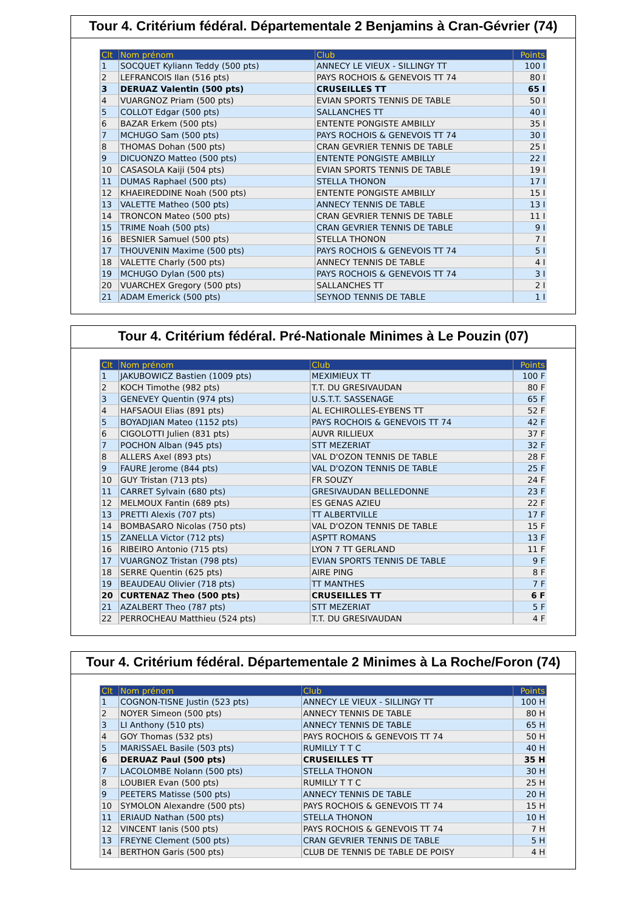Tour 4. Critérium fédéral. Départementale 2 Benjamins à Cran-Gévrier (74)
| Clt | Nom prénom | Club | Points |
| --- | --- | --- | --- |
| 1 | SOCQUET Kyliann Teddy (500 pts) | ANNECY LE VIEUX - SILLINGY TT | 100 I |
| 2 | LEFRANCOIS Ilan (516 pts) | PAYS ROCHOIS & GENEVOIS TT 74 | 80 I |
| 3 | DERUAZ Valentin (500 pts) | CRUSEILLES TT | 65 I |
| 4 | VUARGNOZ Priam (500 pts) | EVIAN SPORTS TENNIS DE TABLE | 50 I |
| 5 | COLLOT Edgar (500 pts) | SALLANCHES TT | 40 I |
| 6 | BAZAR Erkem (500 pts) | ENTENTE PONGISTE AMBILLY | 35 I |
| 7 | MCHUGO Sam (500 pts) | PAYS ROCHOIS & GENEVOIS TT 74 | 30 I |
| 8 | THOMAS Dohan (500 pts) | CRAN GEVRIER TENNIS DE TABLE | 25 I |
| 9 | DICUONZO Matteo (500 pts) | ENTENTE PONGISTE AMBILLY | 22 I |
| 10 | CASASOLA Kaiji (504 pts) | EVIAN SPORTS TENNIS DE TABLE | 19 I |
| 11 | DUMAS Raphael (500 pts) | STELLA THONON | 17 I |
| 12 | KHAEIREDDINE Noah (500 pts) | ENTENTE PONGISTE AMBILLY | 15 I |
| 13 | VALETTE Matheo (500 pts) | ANNECY TENNIS DE TABLE | 13 I |
| 14 | TRONCON Mateo (500 pts) | CRAN GEVRIER TENNIS DE TABLE | 11 I |
| 15 | TRIME Noah (500 pts) | CRAN GEVRIER TENNIS DE TABLE | 9 I |
| 16 | BESNIER Samuel (500 pts) | STELLA THONON | 7 I |
| 17 | THOUVENIN Maxime (500 pts) | PAYS ROCHOIS & GENEVOIS TT 74 | 5 I |
| 18 | VALETTE Charly (500 pts) | ANNECY TENNIS DE TABLE | 4 I |
| 19 | MCHUGO Dylan (500 pts) | PAYS ROCHOIS & GENEVOIS TT 74 | 3 I |
| 20 | VUARCHEX Gregory (500 pts) | SALLANCHES TT | 2 I |
| 21 | ADAM Emerick (500 pts) | SEYNOD TENNIS DE TABLE | 1 I |
Tour 4. Critérium fédéral. Pré-Nationale Minimes à Le Pouzin (07)
| Clt | Nom prénom | Club | Points |
| --- | --- | --- | --- |
| 1 | JAKUBOWICZ Bastien (1009 pts) | MEXIMIEUX TT | 100 F |
| 2 | KOCH Timothe (982 pts) | T.T. DU GRESIVAUDAN | 80 F |
| 3 | GENEVEY Quentin (974 pts) | U.S.T.T. SASSENAGE | 65 F |
| 4 | HAFSAOUI Elias (891 pts) | AL ECHIROLLES-EYBENS TT | 52 F |
| 5 | BOYADJIAN Mateo (1152 pts) | PAYS ROCHOIS & GENEVOIS TT 74 | 42 F |
| 6 | CIGOLOTTI Julien (831 pts) | AUVR RILLIEUX | 37 F |
| 7 | POCHON Alban (945 pts) | STT MEZERIAT | 32 F |
| 8 | ALLERS Axel (893 pts) | VAL D'OZON TENNIS DE TABLE | 28 F |
| 9 | FAURE Jerome (844 pts) | VAL D'OZON TENNIS DE TABLE | 25 F |
| 10 | GUY Tristan (713 pts) | FR SOUZY | 24 F |
| 11 | CARRET Sylvain (680 pts) | GRESIVAUDAN BELLEDONNE | 23 F |
| 12 | MELMOUX Fantin (689 pts) | ES GENAS AZIEU | 22 F |
| 13 | PRETTI Alexis (707 pts) | TT ALBERTVILLE | 17 F |
| 14 | BOMBASARO Nicolas (750 pts) | VAL D'OZON TENNIS DE TABLE | 15 F |
| 15 | ZANELLA Victor (712 pts) | ASPTT ROMANS | 13 F |
| 16 | RIBEIRO Antonio (715 pts) | LYON 7 TT GERLAND | 11 F |
| 17 | VUARGNOZ Tristan (798 pts) | EVIAN SPORTS TENNIS DE TABLE | 9 F |
| 18 | SERRE Quentin (625 pts) | AIRE PING | 8 F |
| 19 | BEAUDEAU Olivier (718 pts) | TT MANTHES | 7 F |
| 20 | CURTENAZ Theo (500 pts) | CRUSEILLES TT | 6 F |
| 21 | AZALBERT Theo (787 pts) | STT MEZERIAT | 5 F |
| 22 | PERROCHEAU Matthieu (524 pts) | T.T. DU GRESIVAUDAN | 4 F |
Tour 4. Critérium fédéral. Départementale 2 Minimes à La Roche/Foron (74)
| Clt | Nom prénom | Club | Points |
| --- | --- | --- | --- |
| 1 | COGNON-TISNE Justin (523 pts) | ANNECY LE VIEUX - SILLINGY TT | 100 H |
| 2 | NOYER Simeon (500 pts) | ANNECY TENNIS DE TABLE | 80 H |
| 3 | LI Anthony (510 pts) | ANNECY TENNIS DE TABLE | 65 H |
| 4 | GOY Thomas (532 pts) | PAYS ROCHOIS & GENEVOIS TT 74 | 50 H |
| 5 | MARISSAEL Basile (503 pts) | RUMILLY T T C | 40 H |
| 6 | DERUAZ Paul (500 pts) | CRUSEILLES TT | 35 H |
| 7 | LACOLOMBE Nolann (500 pts) | STELLA THONON | 30 H |
| 8 | LOUBIER Evan (500 pts) | RUMILLY T T C | 25 H |
| 9 | PEETERS Matisse (500 pts) | ANNECY TENNIS DE TABLE | 20 H |
| 10 | SYMOLON Alexandre (500 pts) | PAYS ROCHOIS & GENEVOIS TT 74 | 15 H |
| 11 | ERIAUD Nathan (500 pts) | STELLA THONON | 10 H |
| 12 | VINCENT Ianis (500 pts) | PAYS ROCHOIS & GENEVOIS TT 74 | 7 H |
| 13 | FREYNE Clement (500 pts) | CRAN GEVRIER TENNIS DE TABLE | 5 H |
| 14 | BERTHON Garis (500 pts) | CLUB DE TENNIS DE TABLE DE POISY | 4 H |